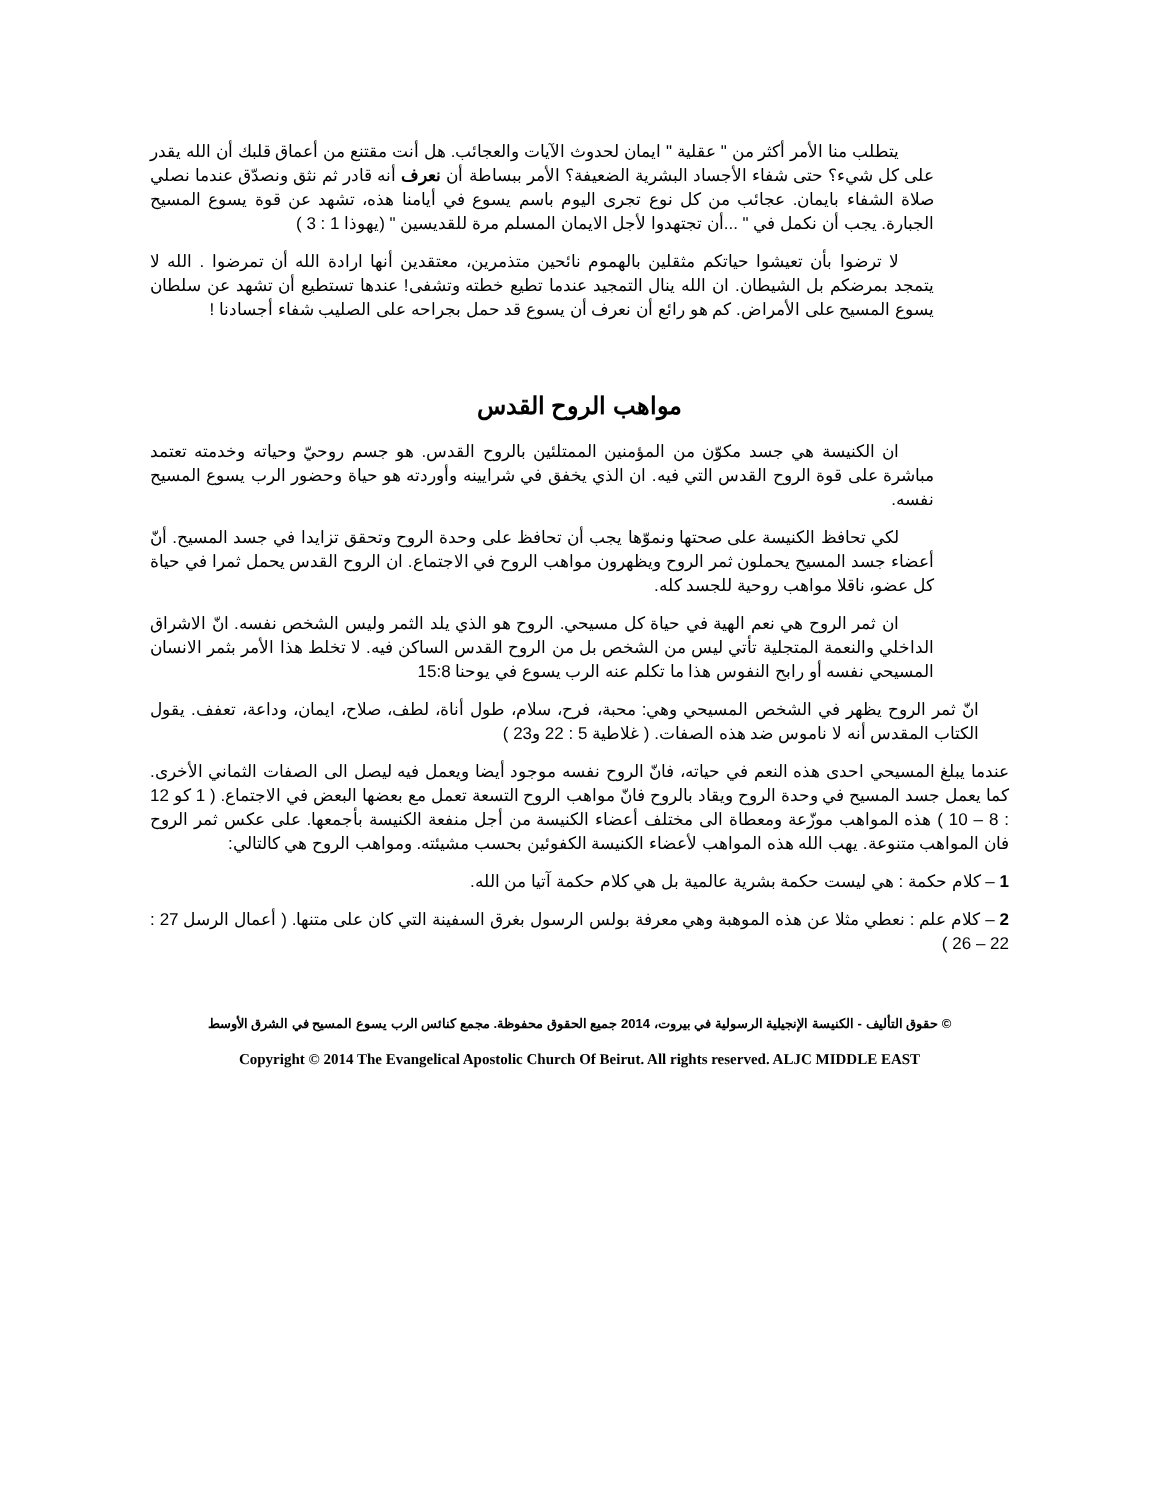يتطلب منا الأمر أكثر من " عقلية " ايمان لحدوث الآيات والعجائب. هل أنت مقتنع من أعماق قلبك أن الله يقدر على كل شيء؟ حتى شفاء الأجساد البشرية الضعيفة؟ الأمر ببساطة أن نعرف أنه قادر ثم نثق ونصدّق عندما نصلي صلاة الشفاء بايمان. عجائب من كل نوع تجرى اليوم باسم يسوع في أيامنا هذه، تشهد عن قوة يسوع المسيح الجبارة. يجب أن نكمل في " ...أن تجتهدوا لأجل الايمان المسلم مرة للقديسين " (يهوذا 1 : 3 )
لا ترضوا بأن تعيشوا حياتكم مثقلين بالهموم نائحين متذمرين، معتقدين أنها ارادة الله أن تمرضوا . الله لا يتمجد بمرضكم بل الشيطان. ان الله ينال التمجيد عندما تطيع خطته وتشفى! عندها تستطيع أن تشهد عن سلطان يسوع المسيح على الأمراض. كم هو رائع أن نعرف أن يسوع قد حمل بجراحه على الصليب شفاء أجسادنا !
مواهب الروح القدس
ان الكنيسة هي جسد مكوّن من المؤمنين الممتلئين بالروح القدس. هو جسم روحيّ وحياته وخدمته تعتمد مباشرة على قوة الروح القدس التي فيه. ان الذي يخفق في شرايينه وأوردته هو حياة وحضور الرب يسوع المسيح نفسه.
لكي تحافظ الكنيسة على صحتها ونموّها يجب أن تحافظ على وحدة الروح وتحقق تزايدا في جسد المسيح. أنّ أعضاء جسد المسيح يحملون ثمر الروح ويظهرون مواهب الروح في الاجتماع. ان الروح القدس يحمل ثمرا في حياة كل عضو، ناقلا مواهب روحية للجسد كله.
ان ثمر الروح هي نعم الهية في حياة كل مسيحي. الروح هو الذي يلد الثمر وليس الشخص نفسه. انّ الاشراق الداخلي والنعمة المتجلية تأتي ليس من الشخص بل من الروح القدس الساكن فيه. لا تخلط هذا الأمر بثمر الانسان المسيحي نفسه أو رابح النفوس هذا ما تكلم عنه الرب يسوع في يوحنا 15:8
انّ ثمر الروح يظهر في الشخص المسيحي وهي: محبة، فرح، سلام، طول أناة، لطف، صلاح، ايمان، وداعة، تعفف. يقول الكتاب المقدس أنه لا ناموس ضد هذه الصفات. ( غلاطية 5 : 22 و23 )
عندما يبلغ المسيحي احدى هذه النعم في حياته، فانّ الروح نفسه موجود أيضا ويعمل فيه ليصل الى الصفات الثماني الأخرى. كما يعمل جسد المسيح في وحدة الروح ويقاد بالروح فانّ مواهب الروح التسعة تعمل مع بعضها البعض في الاجتماع. ( 1 كو 12 : 8 – 10 ) هذه المواهب موزّعة ومعطاة الى مختلف أعضاء الكنيسة من أجل منفعة الكنيسة بأجمعها. على عكس ثمر الروح فان المواهب متنوعة. يهب الله هذه المواهب لأعضاء الكنيسة الكفوئين بحسب مشيئته. ومواهب الروح هي كالتالي:
1 – كلام حكمة : هي ليست حكمة بشرية عالمية بل هي كلام حكمة آتيا من الله.
2 – كلام علم : نعطي مثلا عن هذه الموهبة وهي معرفة بولس الرسول بغرق السفينة التي كان على متنها. ( أعمال الرسل 27 : 22 – 26 )
© حقوق التأليف - الكنيسة الإنجيلية الرسولية في بيروت، 2014 جميع الحقوق محفوظة. مجمع كنائس الرب يسوع المسيح في الشرق الأوسط
Copyright © 2014 The Evangelical Apostolic Church Of Beirut. All rights reserved. ALJC MIDDLE EAST